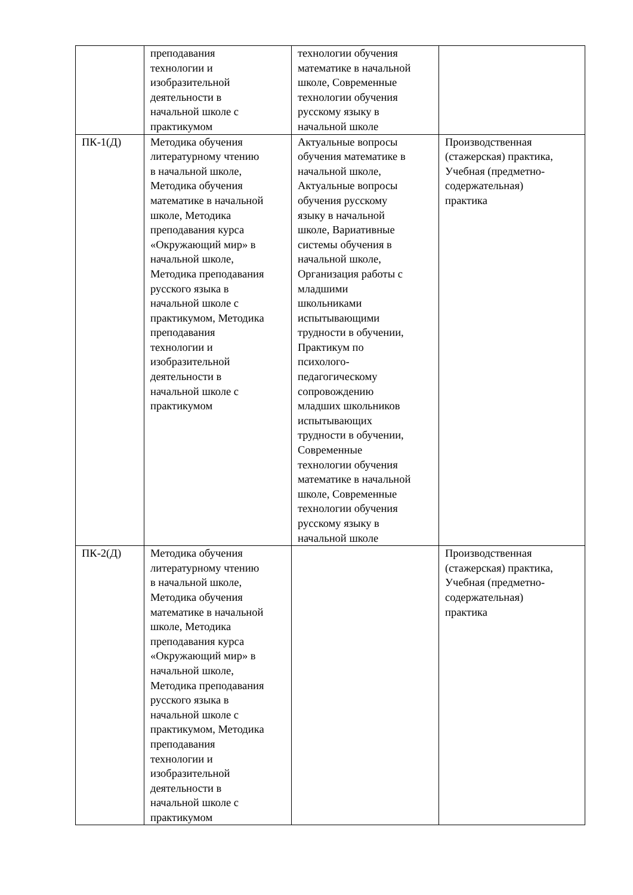| | преподавания технологии и изобразительной деятельности в начальной школе с практикумом | технологии обучения математике в начальной школе, Современные технологии обучения русскому языку в начальной школе | |
| ПК-1(Д) | Методика обучения литературному чтению в начальной школе, Методика обучения математике в начальной школе, Методика преподавания курса «Окружающий мир» в начальной школе, Методика преподавания русского языка в начальной школе с практикумом, Методика преподавания технологии и изобразительной деятельности в начальной школе с практикумом | Актуальные вопросы обучения математике в начальной школе, Актуальные вопросы обучения русскому языку в начальной школе, Вариативные системы обучения в начальной школе, Организация работы с младшими школьниками испытывающими трудности в обучении, Практикум по психолого- педагогическому сопровождению младших школьников испытывающих трудности в обучении, Современные технологии обучения математике в начальной школе, Современные технологии обучения русскому языку в начальной школе | Производственная (стажерская) практика, Учебная (предметно- содержательная) практика |
| ПК-2(Д) | Методика обучения литературному чтению в начальной школе, Методика обучения математике в начальной школе, Методика преподавания курса «Окружающий мир» в начальной школе, Методика преподавания русского языка в начальной школе с практикумом, Методика преподавания технологии и изобразительной деятельности в начальной школе с практикумом | | Производственная (стажерская) практика, Учебная (предметно- содержательная) практика |